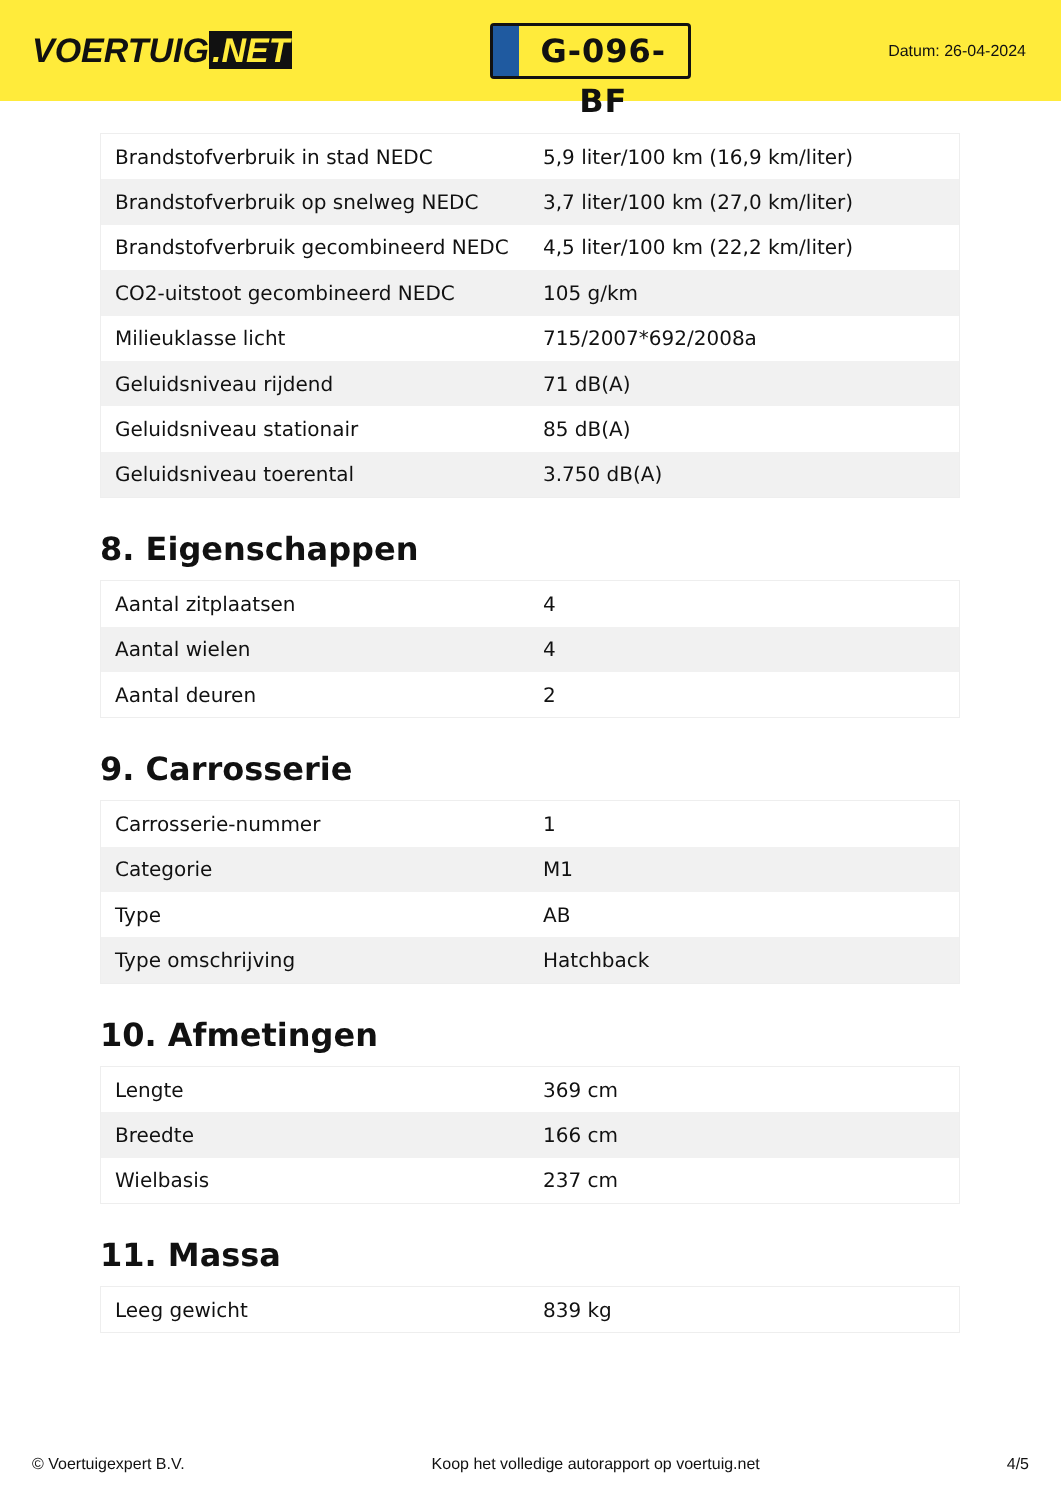VOERTUIG.NET
G-096-BF
Datum: 26-04-2024
| Brandstofverbruik in stad NEDC | 5,9 liter/100 km (16,9 km/liter) |
| Brandstofverbruik op snelweg NEDC | 3,7 liter/100 km (27,0 km/liter) |
| Brandstofverbruik gecombineerd NEDC | 4,5 liter/100 km (22,2 km/liter) |
| CO2-uitstoot gecombineerd NEDC | 105 g/km |
| Milieuklasse licht | 715/2007*692/2008a |
| Geluidsniveau rijdend | 71 dB(A) |
| Geluidsniveau stationair | 85 dB(A) |
| Geluidsniveau toerental | 3.750 dB(A) |
8. Eigenschappen
| Aantal zitplaatsen | 4 |
| Aantal wielen | 4 |
| Aantal deuren | 2 |
9. Carrosserie
| Carrosserie-nummer | 1 |
| Categorie | M1 |
| Type | AB |
| Type omschrijving | Hatchback |
10. Afmetingen
| Lengte | 369 cm |
| Breedte | 166 cm |
| Wielbasis | 237 cm |
11. Massa
| Leeg gewicht | 839 kg |
© Voertuigexpert B.V. Koop het volledige autorapport op voertuig.net 4/5